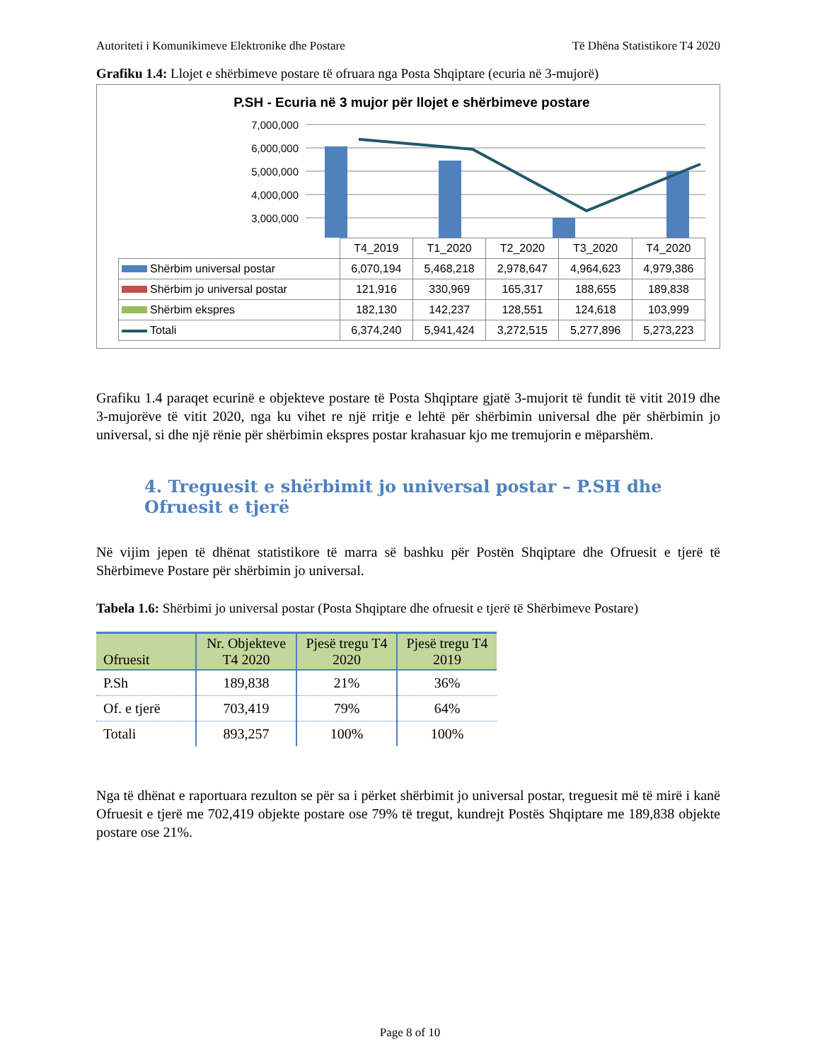Autoriteti i Komunikimeve Elektronike dhe Postare Të Dhëna Statistikore T4 2020
Grafiku 1.4: Llojet e shërbimeve postare të ofruara nga Posta Shqiptare (ecuria në 3-mujorë)
P.SH - Ecuria në 3 mujor për llojet e shërbimeve postare
7,000,000
6,000,000
5,000,000
4,000,000
3,000,000
| | T4_2019 | T1_2020 | T2_2020 | T3_2020 | T4_2020 |
| Shërbim universal postar | 6,070,194 | 5,468,218 | 2,978,647 | 4,964,623 | 4,979,386 |
| Shërbim jo universal postar | 121,916 | 330,969 | 165,317 | 188,655 | 189,838 |
| Shërbim ekspres | 182,130 | 142,237 | 128,551 | 124,618 | 103,999 |
| Totali | 6,374,240 | 5,941,424 | 3,272,515 | 5,277,896 | 5,273,223 |
Grafiku 1.4 paraqet ecurinë e objekteve postare të Posta Shqiptare gjatë 3-mujorit të fundit të vitit 2019 dhe 3-mujorëve të vitit 2020, nga ku vihet re një rritje e lehtë për shërbimin universal dhe për shërbimin jo universal, si dhe një rënie për shërbimin ekspres postar krahasuar kjo me tremujorin e mëparshëm.
4. Treguesit e shërbimit jo universal postar – P.SH dhe Ofruesit e tjerë
Në vijim jepen të dhënat statistikore të marra së bashku për Postën Shqiptare dhe Ofruesit e tjerë të Shërbimeve Postare për shërbimin jo universal.
Tabela 1.6: Shërbimi jo universal postar (Posta Shqiptare dhe ofruesit e tjerë të Shërbimeve Postare)
| Ofruesit | Nr. Objekteve T4 2020 | Pjesë tregu T4 2020 | Pjesë tregu T4 2019 |
| --- | --- | --- | --- |
| P.Sh | 189,838 | 21% | 36% |
| Of. e tjerë | 703,419 | 79% | 64% |
| Totali | 893,257 | 100% | 100% |
Nga të dhënat e raportuara rezulton se për sa i përket shërbimit jo universal postar, treguesit më të mirë i kanë Ofruesit e tjerë me 702,419 objekte postare ose 79% të tregut, kundrejt Postës Shqiptare me 189,838 objekte postare ose 21%.
Page 8 of 10